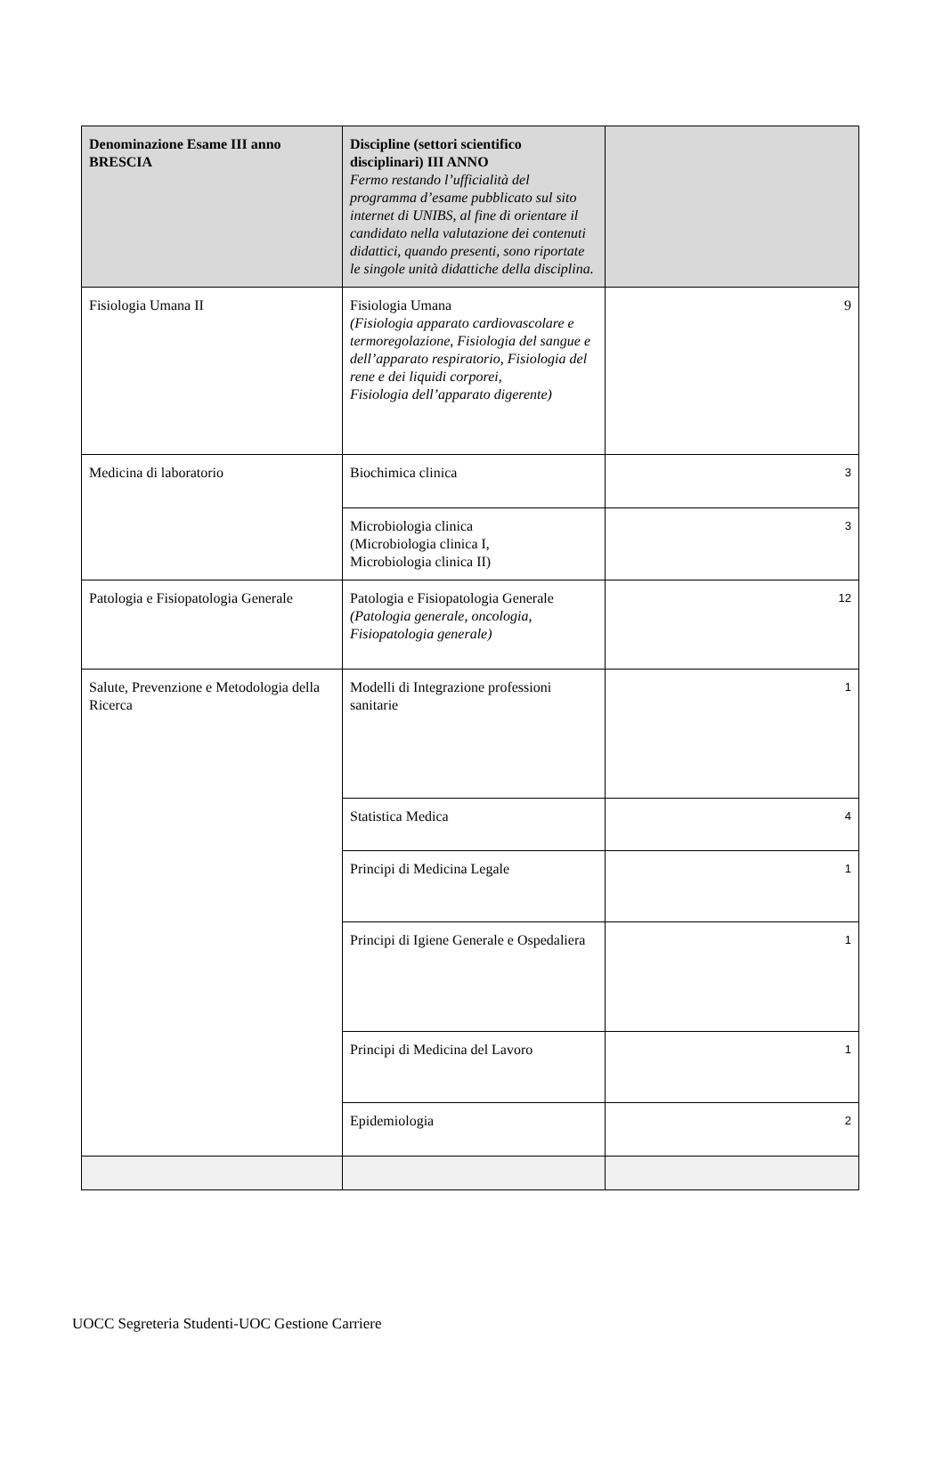| Denominazione Esame III anno BRESCIA | Discipline (settori scientifico disciplinari) III ANNO Fermo restando l’ufficialità del programma d’esame pubblicato sul sito internet di UNIBS, al fine di orientare il candidato nella valutazione dei contenuti didattici, quando presenti, sono riportate le singole unità didattiche della disciplina. | |
| --- | --- | --- |
| Fisiologia Umana II | Fisiologia Umana (Fisiologia apparato cardiovascolare e termoregolazione, Fisiologia del sangue e dell’apparato respiratorio, Fisiologia del rene e dei liquidi corporei, Fisiologia dell’apparato digerente) | 9 |
| Medicina di laboratorio | Biochimica clinica | 3 |
| | Microbiologia clinica (Microbiologia clinica I, Microbiologia clinica II) | 3 |
| Patologia e Fisiopatologia Generale | Patologia e Fisiopatologia Generale (Patologia generale, oncologia, Fisiopatologia generale) | 12 |
| Salute, Prevenzione e Metodologia della Ricerca | Modelli di Integrazione professioni sanitarie | 1 |
| | Statistica Medica | 4 |
| | Principi di Medicina Legale | 1 |
| | Principi di Igiene Generale e Ospedaliera | 1 |
| | Principi di Medicina del Lavoro | 1 |
| | Epidemiologia | 2 |
UOCC Segreteria Studenti-UOC Gestione Carriere